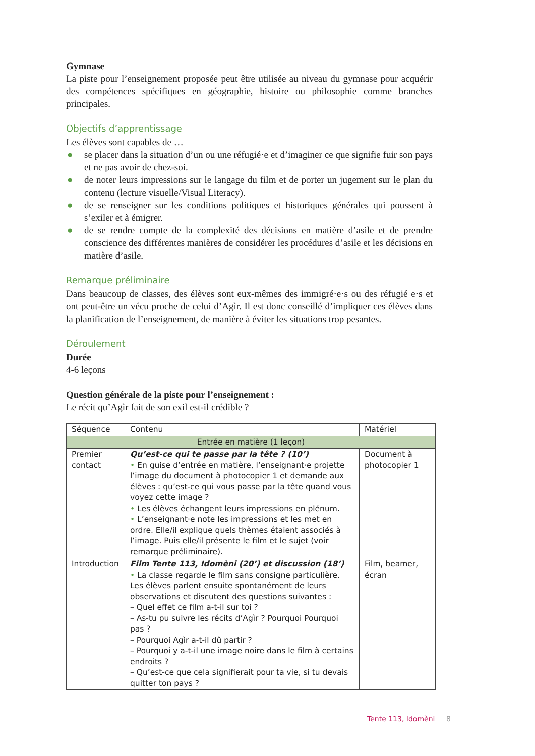Gymnase
La piste pour l’enseignement proposée peut être utilisée au niveau du gymnase pour acquérir des compétences spécifiques en géographie, histoire ou philosophie comme branches principales.
Objectifs d’apprentissage
Les élèves sont capables de …
● se placer dans la situation d’un ou une réfugié·e et d’imaginer ce que signifie fuir son pays et ne pas avoir de chez-soi.
● de noter leurs impressions sur le langage du film et de porter un jugement sur le plan du contenu (lecture visuelle/Visual Literacy).
● de se renseigner sur les conditions politiques et historiques générales qui poussent à s’exiler et à émigrer.
● de se rendre compte de la complexité des décisions en matière d’asile et de prendre conscience des différentes manières de considérer les procédures d’asile et les décisions en matière d’asile.
Remarque préliminaire
Dans beaucoup de classes, des élèves sont eux-mêmes des immigré·e·s ou des réfugié e·s et ont peut-être un vécu proche de celui d’Agìr. Il est donc conseillé d’impliquer ces élèves dans la planification de l’enseignement, de manière à éviter les situations trop pesantes.
Déroulement
Durée
4-6 leçons
Question générale de la piste pour l’enseignement :
Le récit qu’Agìr fait de son exil est-il crédible ?
| Séquence | Contenu | Matériel |
| --- | --- | --- |
| Entrée en matière (1 leçon) | | |
| Premier contact | Qu’est-ce qui te passe par la tête ? (10’) • En guise d’entrée en matière, l’enseignant·e projette l’image du document à photocopier 1 et demande aux élèves : qu’est-ce qui vous passe par la tête quand vous voyez cette image ? • Les élèves échangent leurs impressions en plénum. • L’enseignant·e note les impressions et les met en ordre. Elle/il explique quels thèmes étaient associés à l’image. Puis elle/il présente le film et le sujet (voir remarque préliminaire). | Document à photocopier 1 |
| Introduction | Film Tente 113, Idomèni (20’) et discussion (18’) • La classe regarde le film sans consigne particulière. Les élèves parlent ensuite spontanément de leurs observations et discutent des questions suivantes : – Quel effet ce film a-t-il sur toi ? – As-tu pu suivre les récits d’Agìr ? Pourquoi Pourquoi pas ? – Pourquoi Agìr a-t-il dû partir ? – Pourquoi y a-t-il une image noire dans le film à certains endroits ? – Qu’est-ce que cela signifierait pour ta vie, si tu devais quitter ton pays ? | Film, beamer, écran |
Tente 113, Idomèni 8